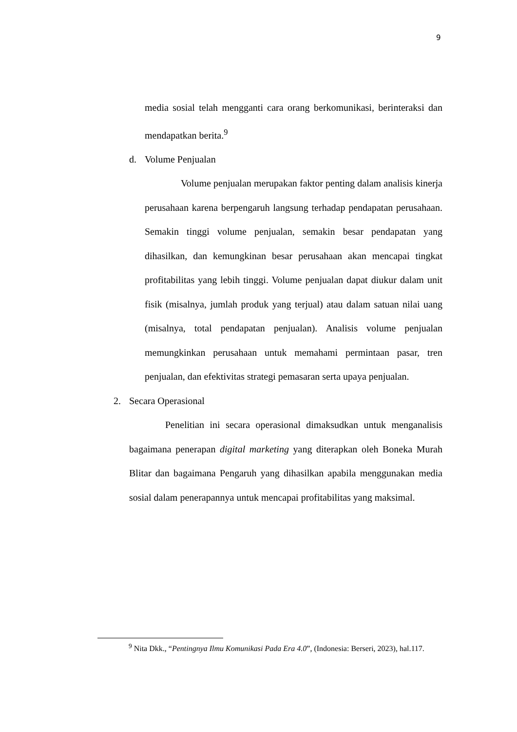9
media sosial telah mengganti cara orang berkomunikasi, berinteraksi dan mendapatkan berita.<sup>9</sup>
d. Volume Penjualan
Volume penjualan merupakan faktor penting dalam analisis kinerja perusahaan karena berpengaruh langsung terhadap pendapatan perusahaan. Semakin tinggi volume penjualan, semakin besar pendapatan yang dihasilkan, dan kemungkinan besar perusahaan akan mencapai tingkat profitabilitas yang lebih tinggi. Volume penjualan dapat diukur dalam unit fisik (misalnya, jumlah produk yang terjual) atau dalam satuan nilai uang (misalnya, total pendapatan penjualan). Analisis volume penjualan memungkinkan perusahaan untuk memahami permintaan pasar, tren penjualan, dan efektivitas strategi pemasaran serta upaya penjualan.
2. Secara Operasional
Penelitian ini secara operasional dimaksudkan untuk menganalisis bagaimana penerapan digital marketing yang diterapkan oleh Boneka Murah Blitar dan bagaimana Pengaruh yang dihasilkan apabila menggunakan media sosial dalam penerapannya untuk mencapai profitabilitas yang maksimal.
<sup>9</sup> Nita Dkk., “Pentingnya Ilmu Komunikasi Pada Era 4.0”, (Indonesia: Berseri, 2023), hal.117.